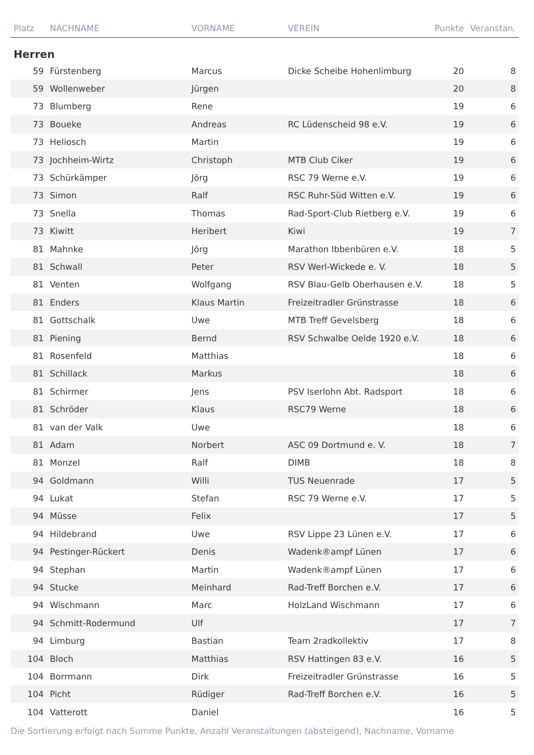| Platz | NACHNAME | VORNAME | VEREIN | Punkte | Veranstan. |
| --- | --- | --- | --- | --- | --- |
| Herren | | | | | |
| 59 | Fürstenberg | Marcus | Dicke Scheibe Hohenlimburg | 20 | 8 |
| 59 | Wollenweber | Jürgen | | 20 | 8 |
| 73 | Blumberg | Rene | | 19 | 6 |
| 73 | Boueke | Andreas | RC Lüdenscheid 98 e.V. | 19 | 6 |
| 73 | Heliosch | Martin | | 19 | 6 |
| 73 | Jochheim-Wirtz | Christoph | MTB Club Ciker | 19 | 6 |
| 73 | Schürkämper | Jörg | RSC 79 Werne e.V. | 19 | 6 |
| 73 | Simon | Ralf | RSC Ruhr-Süd Witten e.V. | 19 | 6 |
| 73 | Snella | Thomas | Rad-Sport-Club Rietberg e.V. | 19 | 6 |
| 73 | Kiwitt | Heribert | Kiwi | 19 | 7 |
| 81 | Mahnke | Jörg | Marathon Ibbenbüren e.V. | 18 | 5 |
| 81 | Schwall | Peter | RSV Werl-Wickede e. V. | 18 | 5 |
| 81 | Venten | Wolfgang | RSV Blau-Gelb Oberhausen e.V. | 18 | 5 |
| 81 | Enders | Klaus Martin | Freizeitradler Grünstrasse | 18 | 6 |
| 81 | Gottschalk | Uwe | MTB Treff Gevelsberg | 18 | 6 |
| 81 | Piening | Bernd | RSV Schwalbe Oelde 1920 e.V. | 18 | 6 |
| 81 | Rosenfeld | Matthias | | 18 | 6 |
| 81 | Schillack | Markus | | 18 | 6 |
| 81 | Schirmer | Jens | PSV Iserlohn Abt. Radsport | 18 | 6 |
| 81 | Schröder | Klaus | RSC79 Werne | 18 | 6 |
| 81 | van der Valk | Uwe | | 18 | 6 |
| 81 | Adam | Norbert | ASC 09 Dortmund e. V. | 18 | 7 |
| 81 | Monzel | Ralf | DIMB | 18 | 8 |
| 94 | Goldmann | Willi | TUS Neuenrade | 17 | 5 |
| 94 | Lukat | Stefan | RSC 79 Werne e.V. | 17 | 5 |
| 94 | Müsse | Felix | | 17 | 5 |
| 94 | Hildebrand | Uwe | RSV Lippe 23 Lünen e.V. | 17 | 6 |
| 94 | Pestinger-Rückert | Denis | Wadenk®ampf Lünen | 17 | 6 |
| 94 | Stephan | Martin | Wadenk®ampf Lünen | 17 | 6 |
| 94 | Stucke | Meinhard | Rad-Treff Borchen e.V. | 17 | 6 |
| 94 | Wischmann | Marc | HolzLand Wischmann | 17 | 6 |
| 94 | Schmitt-Rodermund | Ulf | | 17 | 7 |
| 94 | Limburg | Bastian | Team 2radkollektiv | 17 | 8 |
| 104 | Bloch | Matthias | RSV Hattingen 83 e.V. | 16 | 5 |
| 104 | Borrmann | Dirk | Freizeitradler Grünstrasse | 16 | 5 |
| 104 | Picht | Rüdiger | Rad-Treff Borchen e.V. | 16 | 5 |
| 104 | Vatterott | Daniel | | 16 | 5 |
Die Sortierung erfolgt nach Summe Punkte, Anzahl Veranstaltungen (absteigend), Nachname, Vorname